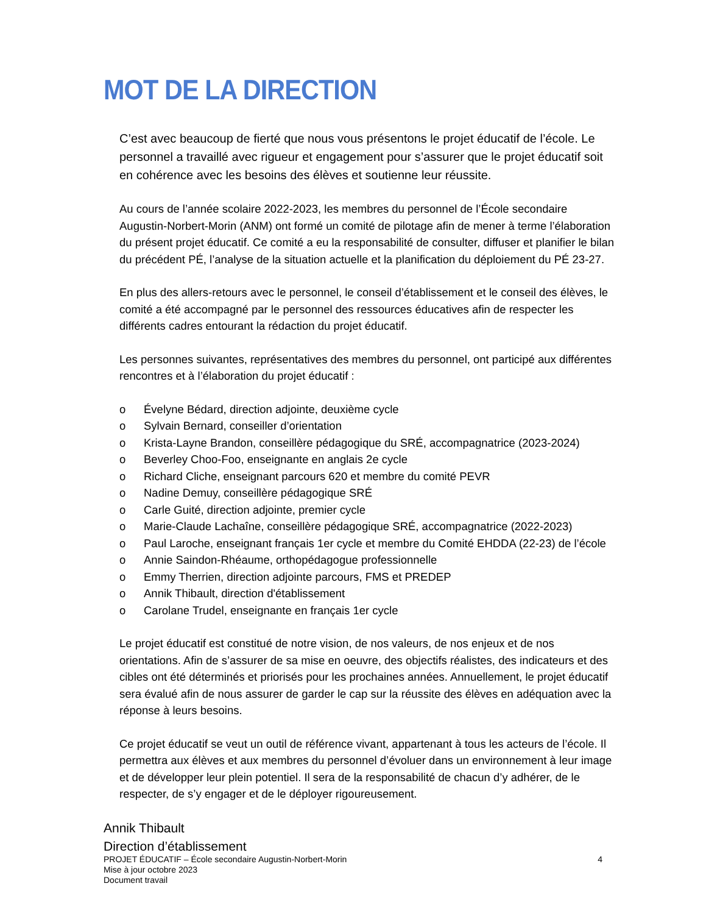MOT DE LA DIRECTION
C’est avec beaucoup de fierté que nous vous présentons le projet éducatif de l’école. Le personnel a travaillé avec rigueur et engagement pour s’assurer que le projet éducatif soit en cohérence avec les besoins des élèves et soutienne leur réussite.
Au cours de l’année scolaire 2022-2023, les membres du personnel de l’École secondaire Augustin-Norbert-Morin (ANM) ont formé un comité de pilotage afin de mener à terme l’élaboration du présent projet éducatif. Ce comité a eu la responsabilité de consulter, diffuser et planifier le bilan du précédent PÉ, l’analyse de la situation actuelle et la planification du déploiement du PÉ 23-27.
En plus des allers-retours avec le personnel, le conseil d’établissement et le conseil des élèves, le comité a été accompagné par le personnel des ressources éducatives afin de respecter les différents cadres entourant la rédaction du projet éducatif.
Les personnes suivantes, représentatives des membres du personnel, ont participé aux différentes rencontres et à l’élaboration du projet éducatif :
o Évelyne Bédard, direction adjointe, deuxième cycle
o Sylvain Bernard, conseiller d’orientation
o Krista-Layne Brandon, conseillère pédagogique du SRÉ, accompagnatrice (2023-2024)
o Beverley Choo-Foo, enseignante en anglais 2e cycle
o Richard Cliche, enseignant parcours 620 et membre du comité PEVR
o Nadine Demuy, conseillère pédagogique SRÉ
o Carle Guité, direction adjointe, premier cycle
o Marie-Claude Lachaîne, conseillère pédagogique SRÉ, accompagnatrice (2022-2023)
o Paul Laroche, enseignant français 1er cycle et membre du Comité EHDDA (22-23) de l’école
o Annie Saindon-Rhéaume, orthopédagogue professionnelle
o Emmy Therrien, direction adjointe parcours, FMS et PREDEP
o Annik Thibault, direction d'établissement
o Carolane Trudel, enseignante en français 1er cycle
Le projet éducatif est constitué de notre vision, de nos valeurs, de nos enjeux et de nos orientations. Afin de s’assurer de sa mise en oeuvre, des objectifs réalistes, des indicateurs et des cibles ont été déterminés et priorisés pour les prochaines années. Annuellement, le projet éducatif sera évalué afin de nous assurer de garder le cap sur la réussite des élèves en adéquation avec la réponse à leurs besoins.
Ce projet éducatif se veut un outil de référence vivant, appartenant à tous les acteurs de l’école. Il permettra aux élèves et aux membres du personnel d’évoluer dans un environnement à leur image et de développer leur plein potentiel. Il sera de la responsabilité de chacun d’y adhérer, de le respecter, de s’y engager et de le déployer rigoureusement.
Annik Thibault
Direction d’établissement
PROJET ÉDUCATIF – École secondaire Augustin-Norbert-Morin
Mise à jour octobre 2023
Document travail
4